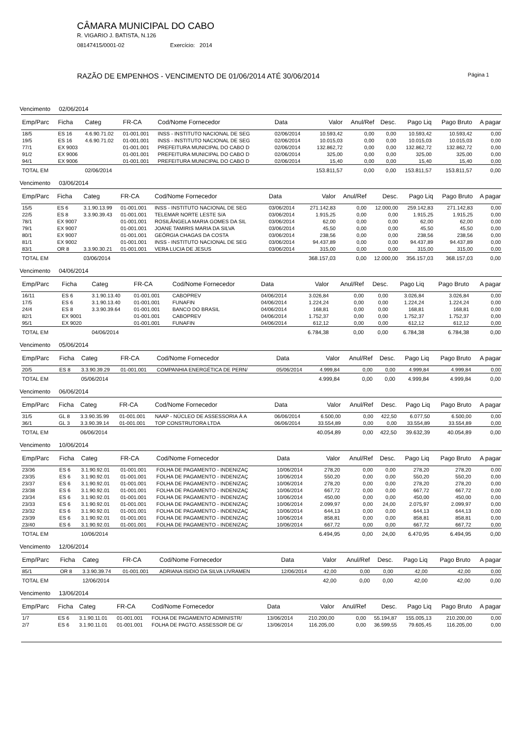CÂMARA MUNICIPAL DO CABO
R. VIGARIO J. BATISTA, N.126
08147415/0001-02 Exercício: 2014
RAZÃO DE EMPENHOS - VENCIMENTO DE 01/06/2014 ATÉ 30/06/2014
Página 1
Vencimento 02/06/2014
| Emp/Parc | Ficha | Categ | FR-CA | Cod/Nome Fornecedor | Data | Valor | Anul/Ref | Desc. | Pago Liq | Pago Bruto | A pagar |
| --- | --- | --- | --- | --- | --- | --- | --- | --- | --- | --- | --- |
| 18/5 | ES 16 | 4.6.90.71.02 | 01-001.001 | INSS - INSTITUTO NACIONAL DE SEG | 02/06/2014 | 10.593,42 | 0,00 | 0,00 | 10.593,42 | 10.593,42 | 0,00 |
| 19/5 | ES 16 | 4.6.90.71.02 | 01-001.001 | INSS - INSTITUTO NACIONAL DE SEG | 02/06/2014 | 10.015,03 | 0,00 | 0,00 | 10.015,03 | 10.015,03 | 0,00 |
| 77/1 | EX 9003 | | 01-001.001 | PREFEITURA MUNICIPAL DO CABO D | 02/06/2014 | 132.862,72 | 0,00 | 0,00 | 132.862,72 | 132.862,72 | 0,00 |
| 91/2 | EX 9006 | | 01-001.001 | PREFEITURA MUNICIPAL DO CABO D | 02/06/2014 | 325,00 | 0,00 | 0,00 | 325,00 | 325,00 | 0,00 |
| 94/1 | EX 9006 | | 01-001.001 | PREFEITURA MUNICIPAL DO CABO D | 02/06/2014 | 15,40 | 0,00 | 0,00 | 15,40 | 15,40 | 0,00 |
| TOTAL EM | | 02/06/2014 | | | | 153.811,57 | 0,00 | 0,00 | 153.811,57 | 153.811,57 | 0,00 |
Vencimento 03/06/2014
| Emp/Parc | Ficha | Categ | FR-CA | Cod/Nome Fornecedor | Data | Valor | Anul/Ref | Desc. | Pago Liq | Pago Bruto | A pagar |
| --- | --- | --- | --- | --- | --- | --- | --- | --- | --- | --- | --- |
| 15/5 | ES 6 | 3.1.90.13.99 | 01-001.001 | INSS - INSTITUTO NACIONAL DE SEG | 03/06/2014 | 271.142,83 | 0,00 | 12.000,00 | 259.142,83 | 271.142,83 | 0,00 |
| 22/5 | ES 8 | 3.3.90.39.43 | 01-001.001 | TELEMAR NORTE LESTE S/A | 03/06/2014 | 1.915,25 | 0,00 | 0,00 | 1.915,25 | 1.915,25 | 0,00 |
| 78/1 | EX 9007 | | 01-001.001 | ROSILÂNGELA MARIA GOMES DA SIL | 03/06/2014 | 62,00 | 0,00 | 0,00 | 62,00 | 62,00 | 0,00 |
| 79/1 | EX 9007 | | 01-001.001 | JOANE TAMIRIS MARIA DA SILVA | 03/06/2014 | 45,50 | 0,00 | 0,00 | 45,50 | 45,50 | 0,00 |
| 80/1 | EX 9007 | | 01-001.001 | GEÓRGIA CHAGAS DA COSTA | 03/06/2014 | 238,56 | 0,00 | 0,00 | 238,56 | 238,56 | 0,00 |
| 81/1 | EX 9002 | | 01-001.001 | INSS - INSTITUTO NACIONAL DE SEG | 03/06/2014 | 94.437,89 | 0,00 | 0,00 | 94.437,89 | 94.437,89 | 0,00 |
| 83/1 | OR 8 | 3.3.90.30.21 | 01-001.001 | VERA LUCIA DE JESUS | 03/06/2014 | 315,00 | 0,00 | 0,00 | 315,00 | 315,00 | 0,00 |
| TOTAL EM | | 03/06/2014 | | | | 368.157,03 | 0,00 | 12.000,00 | 356.157,03 | 368.157,03 | 0,00 |
Vencimento 04/06/2014
| Emp/Parc | Ficha | Categ | FR-CA | Cod/Nome Fornecedor | Data | Valor | Anul/Ref | Desc. | Pago Liq | Pago Bruto | A pagar |
| --- | --- | --- | --- | --- | --- | --- | --- | --- | --- | --- | --- |
| 16/11 | ES 6 | 3.1.90.13.40 | 01-001.001 | CABOPREV | 04/06/2014 | 3.026,84 | 0,00 | 0,00 | 3.026,84 | 3.026,84 | 0,00 |
| 17/5 | ES 6 | 3.1.90.13.40 | 01-001.001 | FUNAFIN | 04/06/2014 | 1.224,24 | 0,00 | 0,00 | 1.224,24 | 1.224,24 | 0,00 |
| 24/4 | ES 8 | 3.3.90.39.64 | 01-001.001 | BANCO DO BRASIL | 04/06/2014 | 168,81 | 0,00 | 0,00 | 168,81 | 168,81 | 0,00 |
| 82/1 | EX 9001 | | 01-001.001 | CABOPREV | 04/06/2014 | 1.752,37 | 0,00 | 0,00 | 1.752,37 | 1.752,37 | 0,00 |
| 95/1 | EX 9020 | | 01-001.001 | FUNAFIN | 04/06/2014 | 612,12 | 0,00 | 0,00 | 612,12 | 612,12 | 0,00 |
| TOTAL EM | | 04/06/2014 | | | | 6.784,38 | 0,00 | 0,00 | 6.784,38 | 6.784,38 | 0,00 |
Vencimento 05/06/2014
| Emp/Parc | Ficha | Categ | FR-CA | Cod/Nome Fornecedor | Data | Valor | Anul/Ref | Desc. | Pago Liq | Pago Bruto | A pagar |
| --- | --- | --- | --- | --- | --- | --- | --- | --- | --- | --- | --- |
| 20/5 | ES 8 | 3.3.90.39.29 | 01-001.001 | COMPANHIA ENERGÉTICA DE PERN/ | 05/06/2014 | 4.999,84 | 0,00 | 0,00 | 4.999,84 | 4.999,84 | 0,00 |
| TOTAL EM | | 05/06/2014 | | | | 4.999,84 | 0,00 | 0,00 | 4.999,84 | 4.999,84 | 0,00 |
Vencimento 06/06/2014
| Emp/Parc | Ficha | Categ | FR-CA | Cod/Nome Fornecedor | Data | Valor | Anul/Ref | Desc. | Pago Liq | Pago Bruto | A pagar |
| --- | --- | --- | --- | --- | --- | --- | --- | --- | --- | --- | --- |
| 31/5 | GL 8 | 3.3.90.35.99 | 01-001.001 | NAAP - NÚCLEO DE ASSESSORIA À A | 06/06/2014 | 6.500,00 | 0,00 | 422,50 | 6.077,50 | 6.500,00 | 0,00 |
| 36/1 | GL 3 | 3.3.90.39.14 | 01-001.001 | TOP CONSTRUTORA LTDA | 06/06/2014 | 33.554,89 | 0,00 | 0,00 | 33.554,89 | 33.554,89 | 0,00 |
| TOTAL EM | | 06/06/2014 | | | | 40.054,89 | 0,00 | 422,50 | 39.632,39 | 40.054,89 | 0,00 |
Vencimento 10/06/2014
| Emp/Parc | Ficha | Categ | FR-CA | Cod/Nome Fornecedor | Data | Valor | Anul/Ref | Desc. | Pago Liq | Pago Bruto | A pagar |
| --- | --- | --- | --- | --- | --- | --- | --- | --- | --- | --- | --- |
| 23/36 | ES 6 | 3.1.90.92.01 | 01-001.001 | FOLHA DE PAGAMENTO - INDENIZAÇ | 10/06/2014 | 278,20 | 0,00 | 0,00 | 278,20 | 278,20 | 0,00 |
| 23/35 | ES 6 | 3.1.90.92.01 | 01-001.001 | FOLHA DE PAGAMENTO - INDENIZAÇ | 10/06/2014 | 550,20 | 0,00 | 0,00 | 550,20 | 550,20 | 0,00 |
| 23/37 | ES 6 | 3.1.90.92.01 | 01-001.001 | FOLHA DE PAGAMENTO - INDENIZAÇ | 10/06/2014 | 278,20 | 0,00 | 0,00 | 278,20 | 278,20 | 0,00 |
| 23/38 | ES 6 | 3.1.90.92.01 | 01-001.001 | FOLHA DE PAGAMENTO - INDENIZAÇ | 10/06/2014 | 667,72 | 0,00 | 0,00 | 667,72 | 667,72 | 0,00 |
| 23/34 | ES 6 | 3.1.90.92.01 | 01-001.001 | FOLHA DE PAGAMENTO - INDENIZAÇ | 10/06/2014 | 450,00 | 0,00 | 0,00 | 450,00 | 450,00 | 0,00 |
| 23/33 | ES 6 | 3.1.90.92.01 | 01-001.001 | FOLHA DE PAGAMENTO - INDENIZAÇ | 10/06/2014 | 2.099,97 | 0,00 | 24,00 | 2.075,97 | 2.099,97 | 0,00 |
| 23/32 | ES 6 | 3.1.90.92.01 | 01-001.001 | FOLHA DE PAGAMENTO - INDENIZAÇ | 10/06/2014 | 644,13 | 0,00 | 0,00 | 644,13 | 644,13 | 0,00 |
| 23/39 | ES 6 | 3.1.90.92.01 | 01-001.001 | FOLHA DE PAGAMENTO - INDENIZAÇ | 10/06/2014 | 858,81 | 0,00 | 0,00 | 858,81 | 858,81 | 0,00 |
| 23/40 | ES 6 | 3.1.90.92.01 | 01-001.001 | FOLHA DE PAGAMENTO - INDENIZAÇ | 10/06/2014 | 667,72 | 0,00 | 0,00 | 667,72 | 667,72 | 0,00 |
| TOTAL EM | | 10/06/2014 | | | | 6.494,95 | 0,00 | 24,00 | 6.470,95 | 6.494,95 | 0,00 |
Vencimento 12/06/2014
| Emp/Parc | Ficha | Categ | FR-CA | Cod/Nome Fornecedor | Data | Valor | Anul/Ref | Desc. | Pago Liq | Pago Bruto | A pagar |
| --- | --- | --- | --- | --- | --- | --- | --- | --- | --- | --- | --- |
| 85/1 | OR 8 | 3.3.90.39.74 | 01-001.001 | ADRIANA ISIDIO DA SILVA LIVRAMEN | 12/06/2014 | 42,00 | 0,00 | 0,00 | 42,00 | 42,00 | 0,00 |
| TOTAL EM | | 12/06/2014 | | | | 42,00 | 0,00 | 0,00 | 42,00 | 42,00 | 0,00 |
Vencimento 13/06/2014
| Emp/Parc | Ficha | Categ | FR-CA | Cod/Nome Fornecedor | Data | Valor | Anul/Ref | Desc. | Pago Liq | Pago Bruto | A pagar |
| --- | --- | --- | --- | --- | --- | --- | --- | --- | --- | --- | --- |
| 1/7 | ES 6 | 3.1.90.11.01 | 01-001.001 | FOLHA DE PAGAMENTO ADMINISTR/ | 13/06/2014 | 210.200,00 | 0,00 | 55.194,87 | 155.005,13 | 210.200,00 | 0,00 |
| 2/7 | ES 6 | 3.1.90.11.01 | 01-001.001 | FOLHA DE PAGTO. ASSESSOR DE G/ | 13/06/2014 | 116.205,00 | 0,00 | 36.599,55 | 79.605,45 | 116.205,00 | 0,00 |